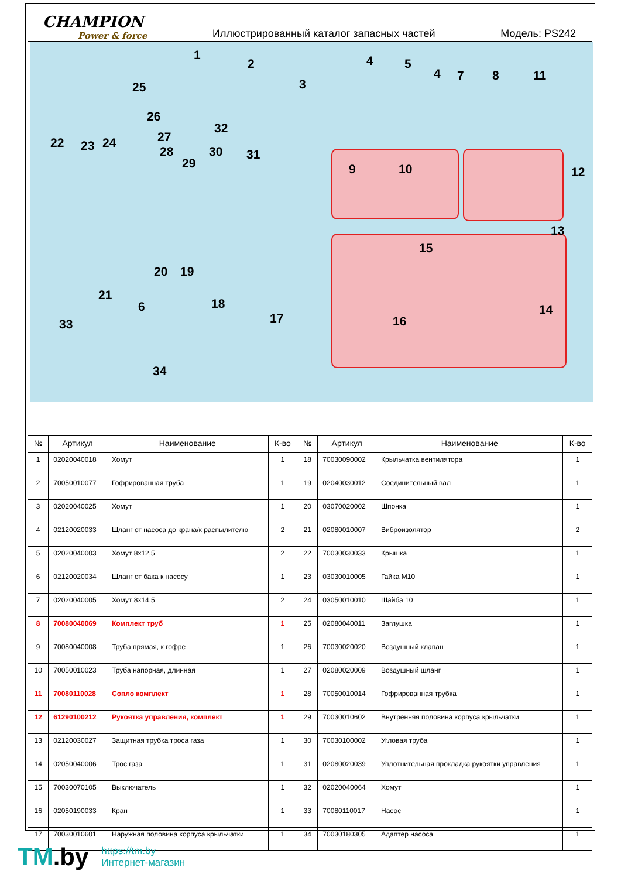CHAMPION
Power & force
Иллюстрированный каталог запасных частей
Модель: PS242
1
2
3
4 5
4 7 8 11
25
26
32
27 22 23 24
28 30 31
29 9 10 12
13
15
20 19
21
18 14 6
17 16 33
34
| № | Артикул | Наименование | К-во | № | Артикул | Наименование | К-во |
| --- | --- | --- | --- | --- | --- | --- | --- |
| 1 | 02020040018 | Хомут | 1 | 18 | 70030090002 | Крыльчатка вентилятора | 1 |
| 2 | 70050010077 | Гофрированная труба | 1 | 19 | 02040030012 | Соединительный вал | 1 |
| 3 | 02020040025 | Хомут | 1 | 20 | 03070020002 | Шпонка | 1 |
| 4 | 02120020033 | Шланг от насоса до крана/к распылителю | 2 | 21 | 02080010007 | Виброизолятор | 2 |
| 5 | 02020040003 | Хомут 8х12,5 | 2 | 22 | 70030030033 | Крышка | 1 |
| 6 | 02120020034 | Шланг от бака к насосу | 1 | 23 | 03030010005 | Гайка М10 | 1 |
| 7 | 02020040005 | Хомут 8х14,5 | 2 | 24 | 03050010010 | Шайба 10 | 1 |
| 8 | 70080040069 | Комплект труб | 1 | 25 | 02080040011 | Заглушка | 1 |
| 9 | 70080040008 | Труба прямая, к гофре | 1 | 26 | 70030020020 | Воздушный клапан | 1 |
| 10 | 70050010023 | Труба напорная, длинная | 1 | 27 | 02080020009 | Воздушный шланг | 1 |
| 11 | 70080110028 | Сопло комплект | 1 | 28 | 70050010014 | Гофрированная трубка | 1 |
| 12 | 61290100212 | Рукоятка управления, комплект | 1 | 29 | 70030010602 | Внутренняя половина корпуса крыльчатки | 1 |
| 13 | 02120030027 | Защитная трубка троса газа | 1 | 30 | 70030100002 | Угловая труба | 1 |
| 14 | 02050040006 | Трос газа | 1 | 31 | 02080020039 | Уплотнительная прокладка рукоятки управления | 1 |
| 15 | 70030070105 | Выключатель | 1 | 32 | 02020040064 | Хомут | 1 |
| 16 | 02050190033 | Кран | 1 | 33 | 70080110017 | Насос | 1 |
| 17 | 70030010601 | Наружная половина корпуса крыльчатки | 1 | 34 | 70030180305 | Адаптер насоса | 1 |
TM.by
https://tm.by
Интернет-магазин